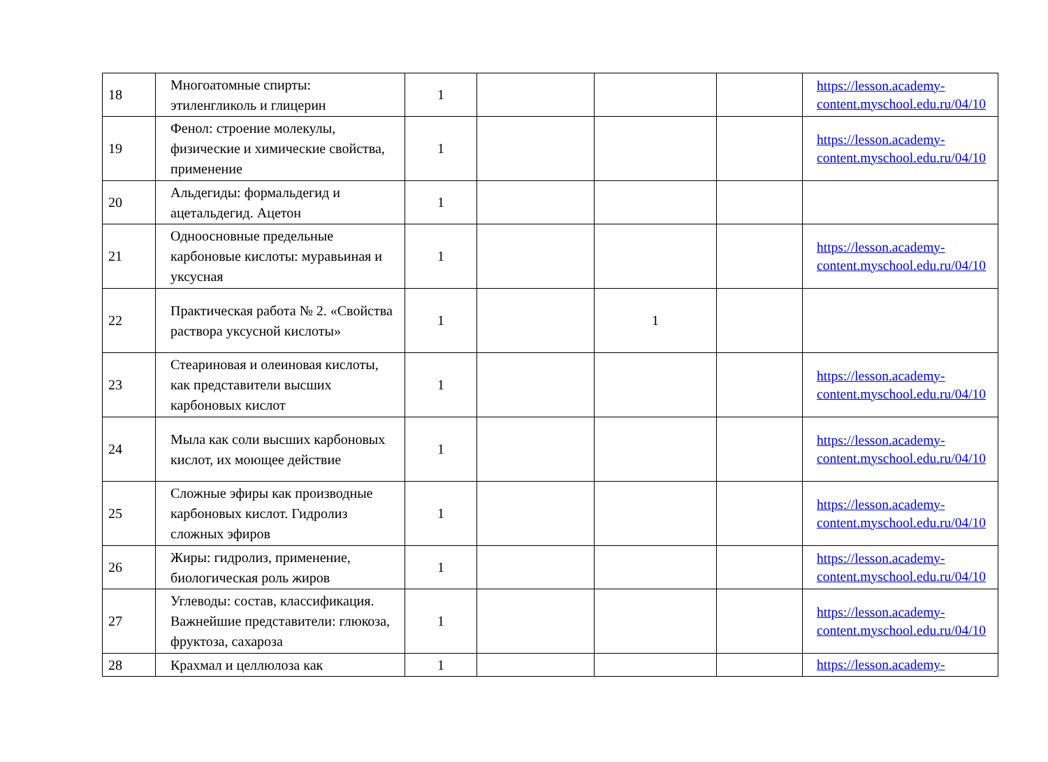| 18 | Многоатомные спирты: этиленгликоль и глицерин | 1 | | | | https://lesson.academy-content.myschool.edu.ru/04/10 |
| 19 | Фенол: строение молекулы, физические и химические свойства, применение | 1 | | | | https://lesson.academy-content.myschool.edu.ru/04/10 |
| 20 | Альдегиды: формальдегид и ацетальдегид. Ацетон | 1 | | | | |
| 21 | Одноосновные предельные карбоновые кислоты: муравьиная и уксусная | 1 | | | | https://lesson.academy-content.myschool.edu.ru/04/10 |
| 22 | Практическая работа № 2. «Свойства раствора уксусной кислоты» | 1 | | 1 | | |
| 23 | Стеариновая и олеиновая кислоты, как представители высших карбоновых кислот | 1 | | | | https://lesson.academy-content.myschool.edu.ru/04/10 |
| 24 | Мыла как соли высших карбоновых кислот, их моющее действие | 1 | | | | https://lesson.academy-content.myschool.edu.ru/04/10 |
| 25 | Сложные эфиры как производные карбоновых кислот. Гидролиз сложных эфиров | 1 | | | | https://lesson.academy-content.myschool.edu.ru/04/10 |
| 26 | Жиры: гидролиз, применение, биологическая роль жиров | 1 | | | | https://lesson.academy-content.myschool.edu.ru/04/10 |
| 27 | Углеводы: состав, классификация. Важнейшие представители: глюкоза, фруктоза, сахароза | 1 | | | | https://lesson.academy-content.myschool.edu.ru/04/10 |
| 28 | Крахмал и целлюлоза как | 1 | | | | https://lesson.academy- |